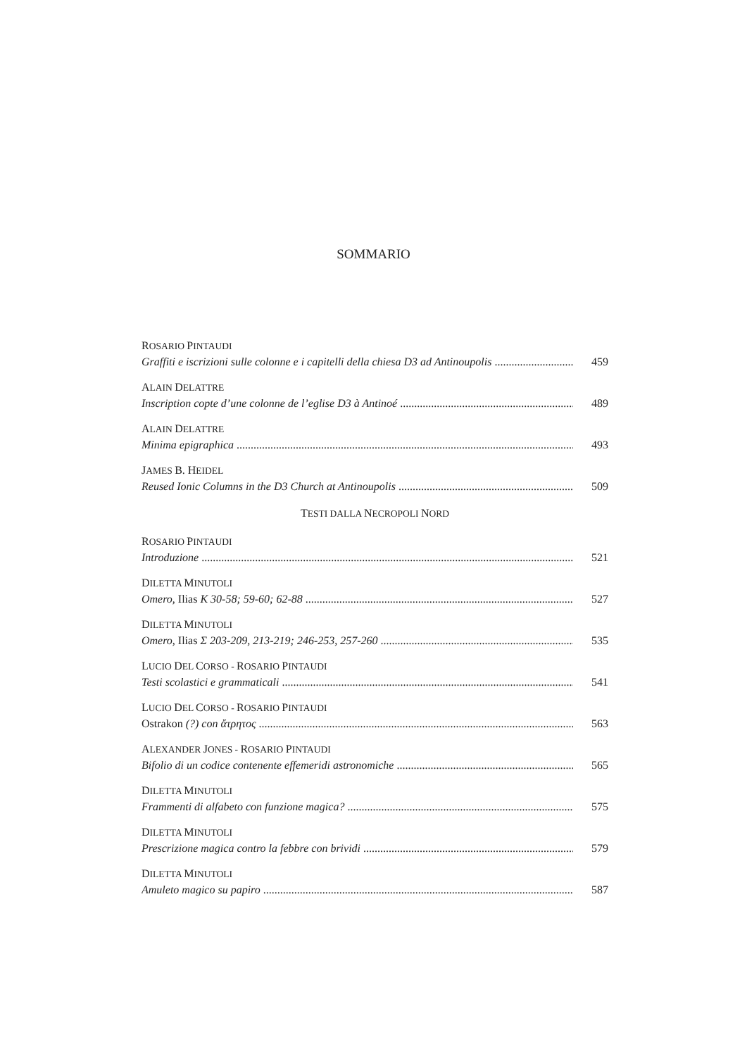SOMMARIO
ROSARIO PINTAUDI
Graffiti e iscrizioni sulle colonne e i capitelli della chiesa D3 ad Antinoupolis 459
ALAIN DELATTRE
Inscription copte d’une colonne de l’eglise D3 à Antinoé 489
ALAIN DELATTRE
Minima epigraphica 493
JAMES B. HEIDEL
Reused Ionic Columns in the D3 Church at Antinoupolis 509
TESTI DALLA NECROPOLI NORD
ROSARIO PINTAUDI
Introduzione 521
DILETTA MINUTOLI
Omero, Ilias K 30-58; 59-60; 62-88 527
DILETTA MINUTOLI
Omero, Ilias Σ 203-209, 213-219; 246-253, 257-260 535
LUCIO DEL CORSO - ROSARIO PINTAUDI
Testi scolastici e grammaticali 541
LUCIO DEL CORSO - ROSARIO PINTAUDI
Ostrakon (?) con ἄτρητος 563
ALEXANDER JONES - ROSARIO PINTAUDI
Bifolio di un codice contenente effemeridi astronomiche 565
DILETTA MINUTOLI
Frammenti di alfabeto con funzione magica? 575
DILETTA MINUTOLI
Prescrizione magica contro la febbre con brividi 579
DILETTA MINUTOLI
Amuleto magico su papiro 587